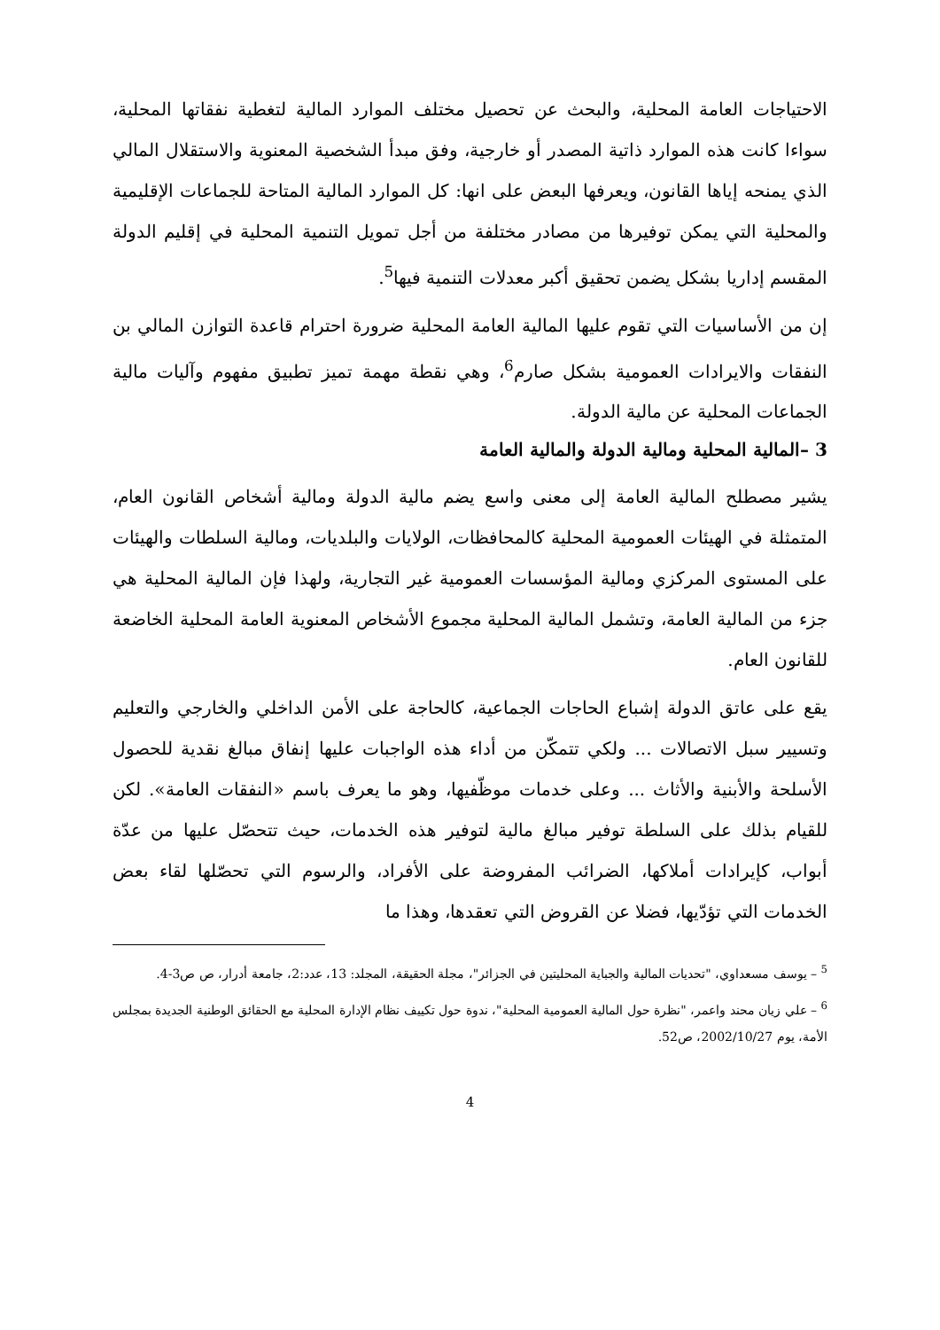الاحتياجات العامة المحلية، والبحث عن تحصيل مختلف الموارد المالية لتغطية نفقاتها المحلية، سواءا كانت هذه الموارد ذاتية المصدر أو خارجية، وفق مبدأ الشخصية المعنوية والاستقلال المالي الذي يمنحه إياها القانون، ويعرفها البعض على انها: كل الموارد المالية المتاحة للجماعات الإقليمية والمحلية التي يمكن توفيرها من مصادر مختلفة من أجل تمويل التنمية المحلية في إقليم الدولة المقسم إداريا بشكل يضمن تحقيق أكبر معدلات التنمية فيها<sup>5</sup>.
إن من الأساسيات التي تقوم عليها المالية العامة المحلية ضرورة احترام قاعدة التوازن المالي بن النفقات والايرادات العمومية بشكل صارم<sup>6</sup>، وهي نقطة مهمة تميز تطبيق مفهوم وآليات مالية الجماعات المحلية عن مالية الدولة.
3 –المالية المحلية ومالية الدولة والمالية العامة
يشير مصطلح المالية العامة إلى معنى واسع يضم مالية الدولة ومالية أشخاص القانون العام، المتمثلة في الهيئات العمومية المحلية كالمحافظات، الولايات والبلديات، ومالية السلطات والهيئات على المستوى المركزي ومالية المؤسسات العمومية غير التجارية، ولهذا فإن المالية المحلية هي جزء من المالية العامة، وتشمل المالية المحلية مجموع الأشخاص المعنوية العامة المحلية الخاضعة للقانون العام.
يقع على عاتق الدولة إشباع الحاجات الجماعية، كالحاجة على الأمن الداخلي والخارجي والتعليم وتسيير سبل الاتصالات ... ولكي تتمكّن من أداء هذه الواجبات عليها إنفاق مبالغ نقدية للحصول الأسلحة والأبنية والأثاث ... وعلى خدمات موظّفيها، وهو ما يعرف باسم «النفقات العامة». لكن للقيام بذلك على السلطة توفير مبالغ مالية لتوفير هذه الخدمات، حيث تتحصّل عليها من عدّة أبواب، كإيرادات أملاكها، الضرائب المفروضة على الأفراد، والرسوم التي تحصّلها لقاء بعض الخدمات التي تؤدّيها، فضلا عن القروض التي تعقدها، وهذا ما
<sup>5</sup> – يوسف مسعداوي، "تحديات المالية والجباية المحليتين في الجزائر"، مجلة الحقيقة، المجلد: 13، عدد:2، جامعة أدرار، ص ص3-4.
<sup>6</sup> – علي زيان محند واعمر، "نظرة حول المالية العمومية المحلية"، ندوة حول تكييف نظام الإدارة المحلية مع الحقائق الوطنية الجديدة بمجلس الأمة، يوم 2002/10/27، ص52.
4